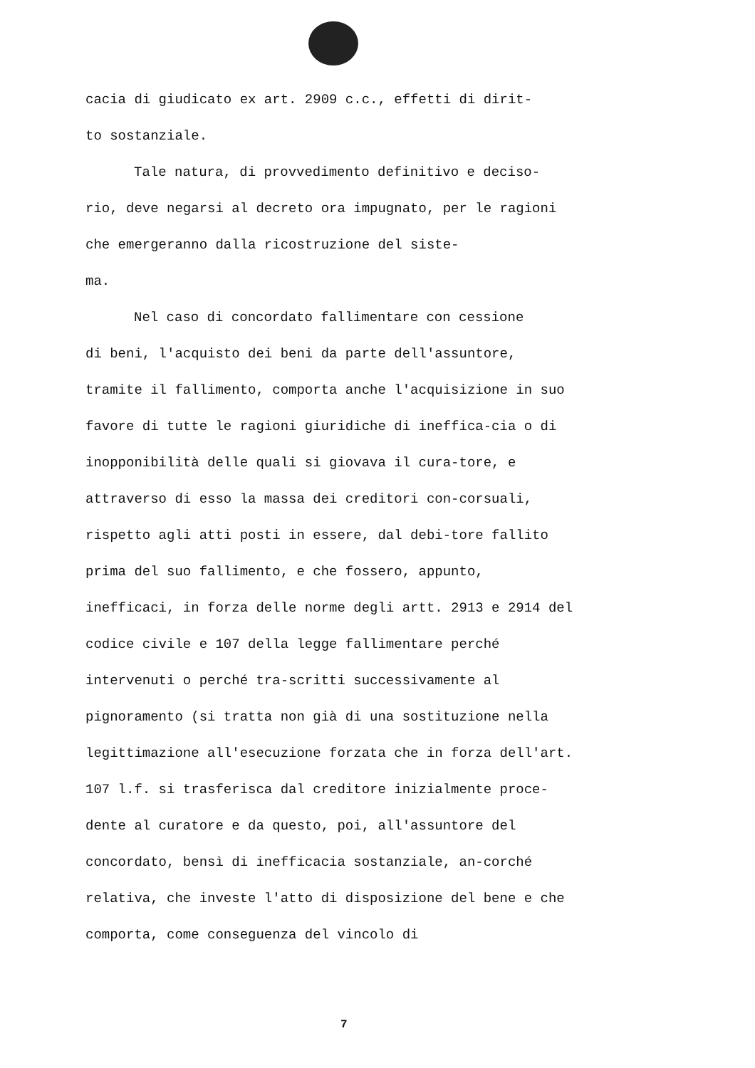cacia di giudicato ex art. 2909 c.c., effetti di dirit-
to sostanziale.
Tale natura, di provvedimento definitivo e deciso-
rio, deve negarsi al decreto ora impugnato, per le ragioni che emergeranno dalla ricostruzione del siste-
ma.
Nel caso di concordato fallimentare con cessione
di beni, l'acquisto dei beni da parte dell'assuntore, tramite il fallimento, comporta anche l'acquisizione in suo favore di tutte le ragioni giuridiche di ineffica-cia o di inopponibilità delle quali si giovava il cura-tore, e attraverso di esso la massa dei creditori con-corsuali, rispetto agli atti posti in essere, dal debi-tore fallito prima del suo fallimento, e che fossero, appunto, inefficaci, in forza delle norme degli artt. 2913 e 2914 del codice civile e 107 della legge fallimentare perché intervenuti o perché tra-scritti successivamente al pignoramento (si tratta non già di una sostituzione nella legittimazione all'esecuzione forzata che in forza dell'art. 107 l.f. si trasferisca dal creditore inizialmente proce-dente al curatore e da questo, poi, all'assuntore del concordato, bensì di inefficacia sostanziale, an-corché relativa, che investe l'atto di disposizione del bene e che comporta, come conseguenza del vincolo di
7